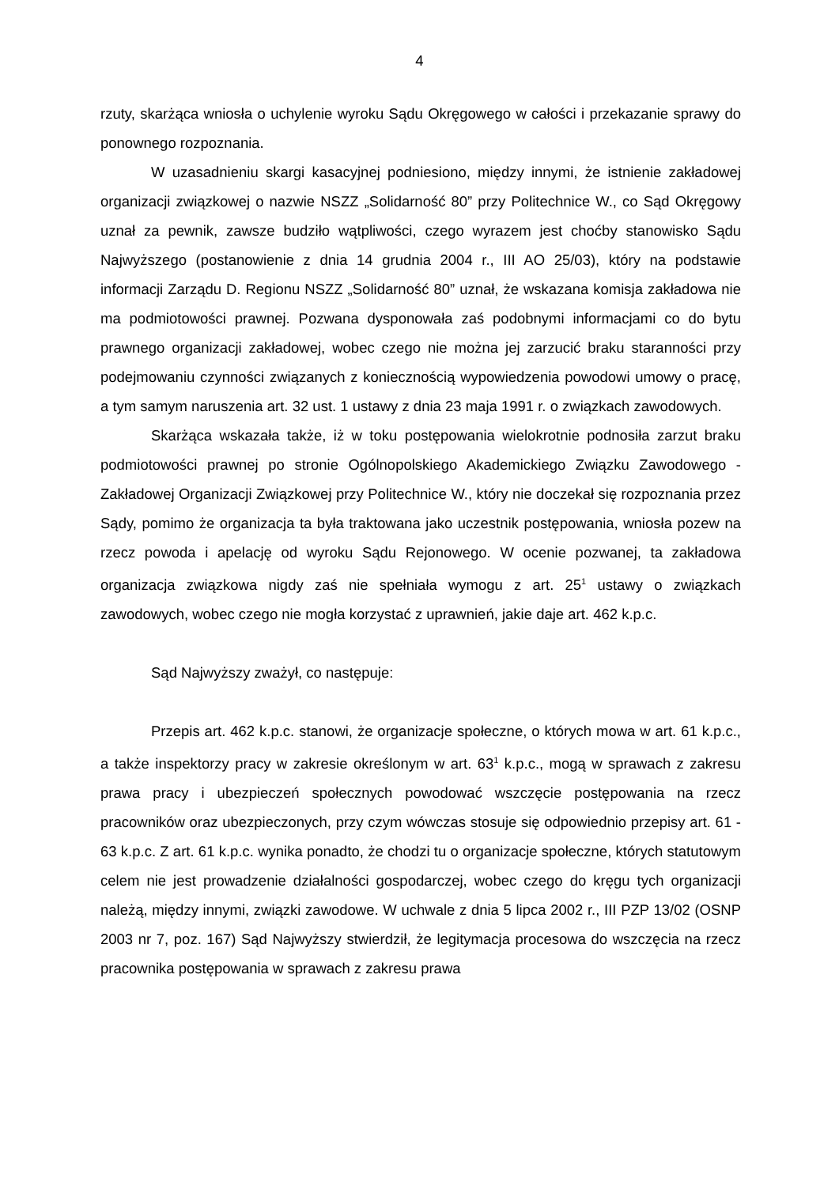4
rzuty, skarżąca wniosła o uchylenie wyroku Sądu Okręgowego w całości i przekazanie sprawy do ponownego rozpoznania.
W uzasadnieniu skargi kasacyjnej podniesiono, między innymi, że istnienie zakładowej organizacji związkowej o nazwie NSZZ „Solidarność 80” przy Politechnice W., co Sąd Okręgowy uznał za pewnik, zawsze budziło wątpliwości, czego wyrazem jest choćby stanowisko Sądu Najwyższego (postanowienie z dnia 14 grudnia 2004 r., III AO 25/03), który na podstawie informacji Zarządu D. Regionu NSZZ „Solidarność 80” uznał, że wskazana komisja zakładowa nie ma podmiotowości prawnej. Pozwana dysponowała zaś podobnymi informacjami co do bytu prawnego organizacji zakładowej, wobec czego nie można jej zarzucić braku staranności przy podejmowaniu czynności związanych z koniecznością wypowiedzenia powodowi umowy o pracę, a tym samym naruszenia art. 32 ust. 1 ustawy z dnia 23 maja 1991 r. o związkach zawodowych.
Skarżąca wskazała także, iż w toku postępowania wielokrotnie podnosiła zarzut braku podmiotowości prawnej po stronie Ogólnopolskiego Akademickiego Związku Zawodowego - Zakładowej Organizacji Związkowej przy Politechnice W., który nie doczekał się rozpoznania przez Sądy, pomimo że organizacja ta była traktowana jako uczestnik postępowania, wniosła pozew na rzecz powoda i apelację od wyroku Sądu Rejonowego. W ocenie pozwanej, ta zakładowa organizacja związkowa nigdy zaś nie spełniała wymogu z art. 25<sup>1</sup> ustawy o związkach zawodowych, wobec czego nie mogła korzystać z uprawnień, jakie daje art. 462 k.p.c.
Sąd Najwyższy zważył, co następuje:
Przepis art. 462 k.p.c. stanowi, że organizacje społeczne, o których mowa w art. 61 k.p.c., a także inspektorzy pracy w zakresie określonym w art. 63<sup>1</sup> k.p.c., mogą w sprawach z zakresu prawa pracy i ubezpieczeń społecznych powodować wszczęcie postępowania na rzecz pracowników oraz ubezpieczonych, przy czym wówczas stosuje się odpowiednio przepisy art. 61 - 63 k.p.c. Z art. 61 k.p.c. wynika ponadto, że chodzi tu o organizacje społeczne, których statutowym celem nie jest prowadzenie działalności gospodarczej, wobec czego do kręgu tych organizacji należą, między innymi, związki zawodowe. W uchwale z dnia 5 lipca 2002 r., III PZP 13/02 (OSNP 2003 nr 7, poz. 167) Sąd Najwyższy stwierdził, że legitymacja procesowa do wszczęcia na rzecz pracownika postępowania w sprawach z zakresu prawa